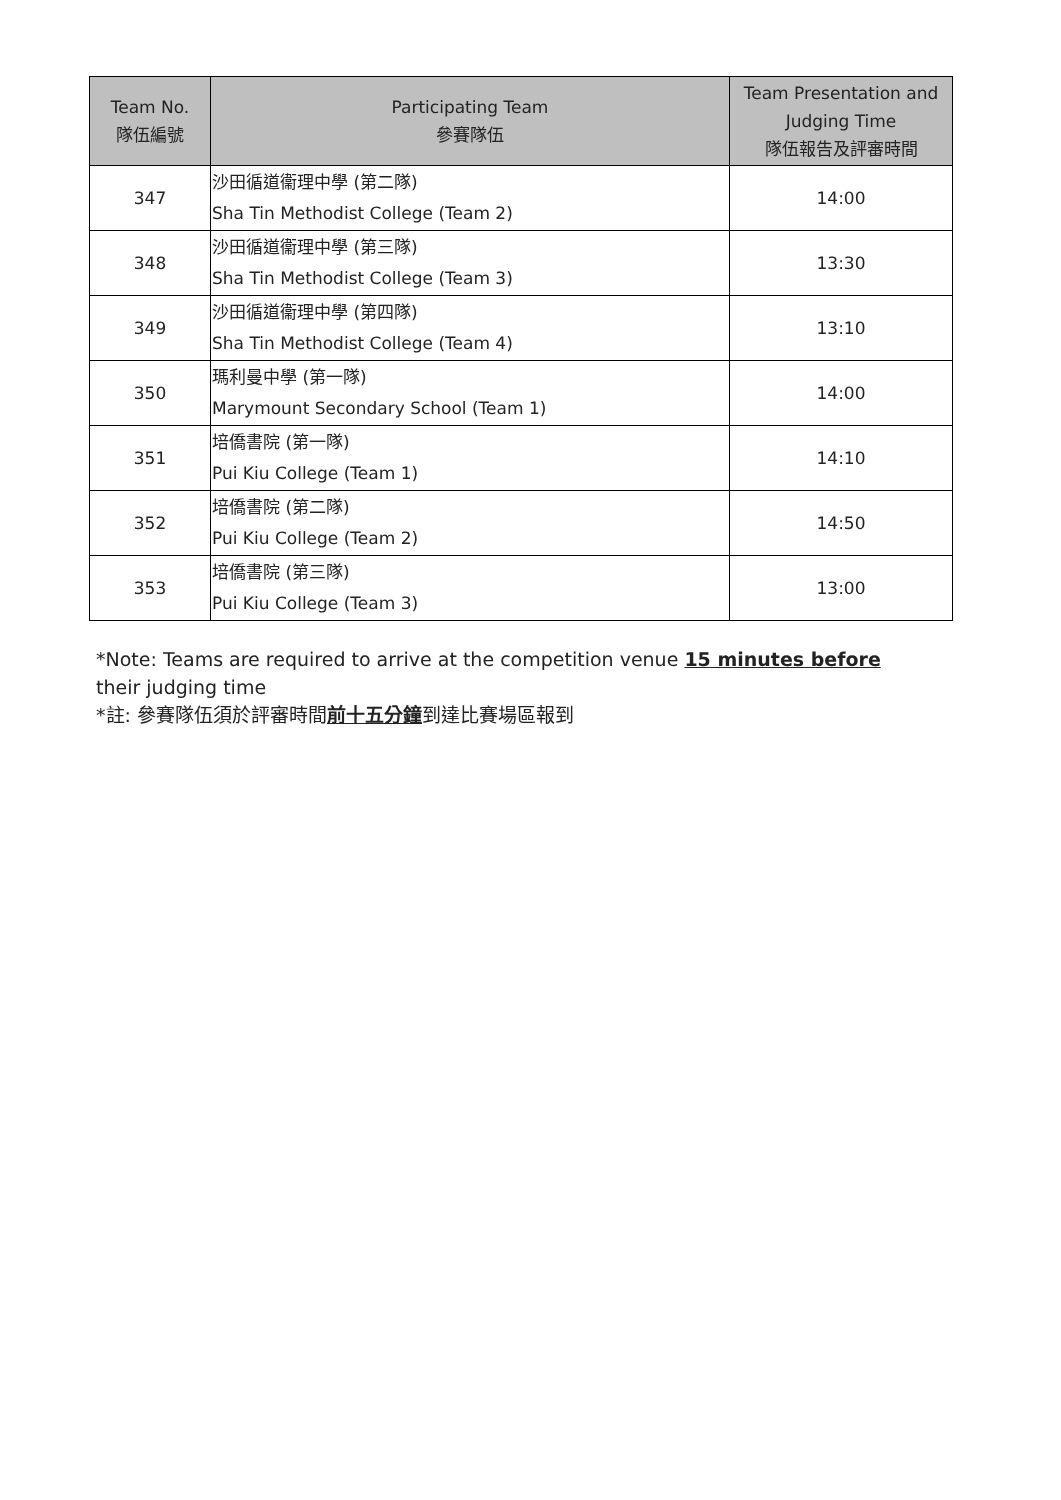| Team No. 隊伍編號 | Participating Team 參賽隊伍 | Team Presentation and Judging Time 隊伍報告及評審時間 |
| --- | --- | --- |
| 347 | 沙田循道衞理中學 (第二隊) Sha Tin Methodist College (Team 2) | 14:00 |
| 348 | 沙田循道衞理中學 (第三隊) Sha Tin Methodist College (Team 3) | 13:30 |
| 349 | 沙田循道衞理中學 (第四隊) Sha Tin Methodist College (Team 4) | 13:10 |
| 350 | 瑪利曼中學 (第一隊) Marymount Secondary School (Team 1) | 14:00 |
| 351 | 培僑書院 (第一隊) Pui Kiu College (Team 1) | 14:10 |
| 352 | 培僑書院 (第二隊) Pui Kiu College (Team 2) | 14:50 |
| 353 | 培僑書院 (第三隊) Pui Kiu College (Team 3) | 13:00 |
*Note: Teams are required to arrive at the competition venue 15 minutes before their judging time
*註: 參賽隊伍須於評審時間前十五分鐘到達比賽場區報到